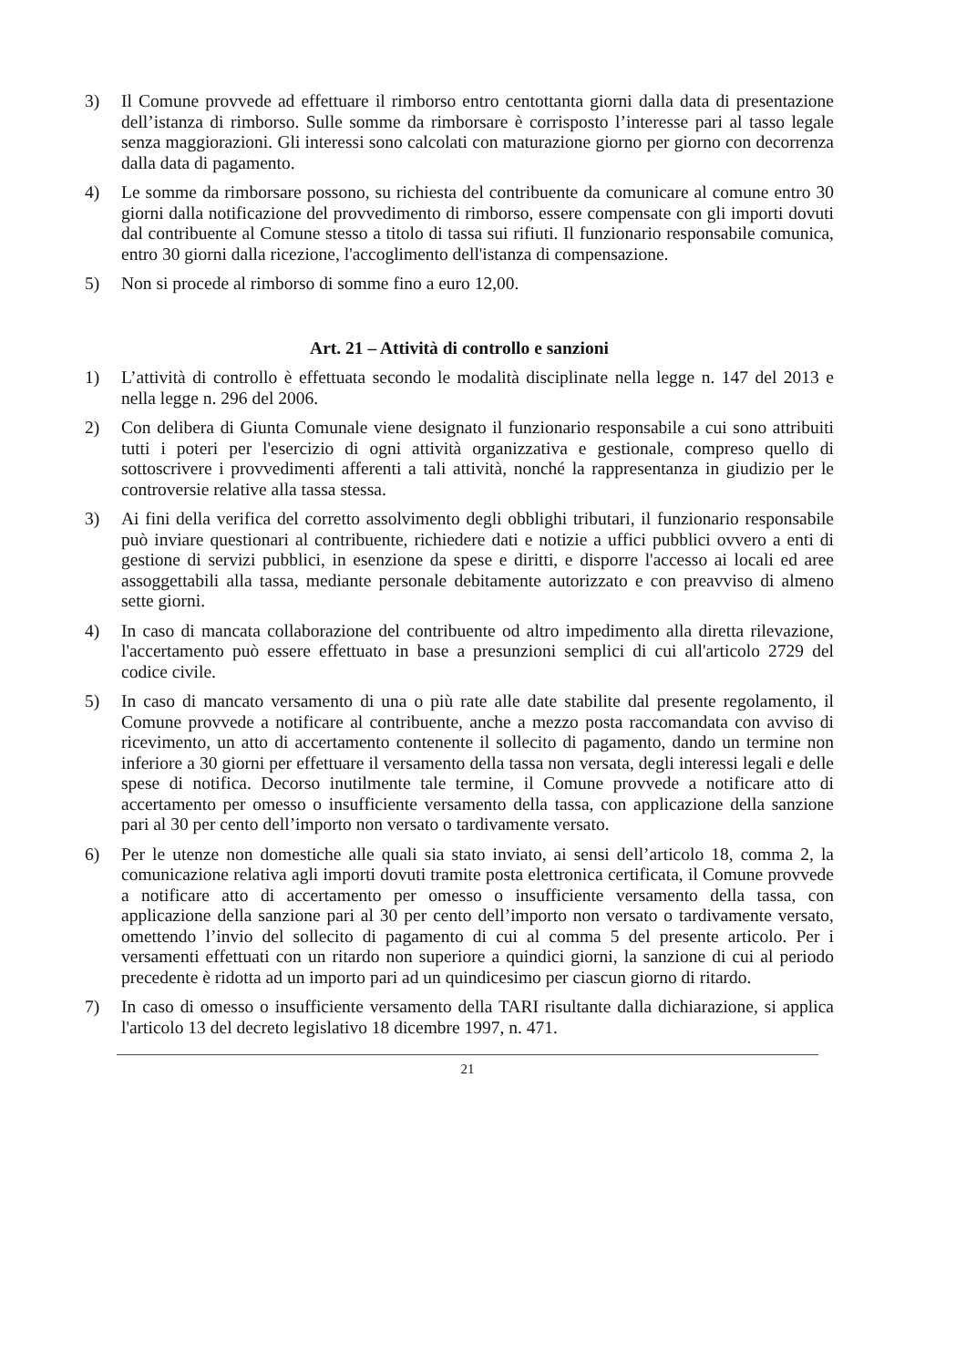3) Il Comune provvede ad effettuare il rimborso entro centottanta giorni dalla data di presentazione dell’istanza di rimborso. Sulle somme da rimborsare è corrisposto l’interesse pari al tasso legale senza maggiorazioni. Gli interessi sono calcolati con maturazione giorno per giorno con decorrenza dalla data di pagamento.
4) Le somme da rimborsare possono, su richiesta del contribuente da comunicare al comune entro 30 giorni dalla notificazione del provvedimento di rimborso, essere compensate con gli importi dovuti dal contribuente al Comune stesso a titolo di tassa sui rifiuti. Il funzionario responsabile comunica, entro 30 giorni dalla ricezione, l'accoglimento dell'istanza di compensazione.
5) Non si procede al rimborso di somme fino a euro 12,00.
Art. 21 – Attività di controllo e sanzioni
1) L’attività di controllo è effettuata secondo le modalità disciplinate nella legge n. 147 del 2013 e nella legge n. 296 del 2006.
2) Con delibera di Giunta Comunale viene designato il funzionario responsabile a cui sono attribuiti tutti i poteri per l'esercizio di ogni attività organizzativa e gestionale, compreso quello di sottoscrivere i provvedimenti afferenti a tali attività, nonché la rappresentanza in giudizio per le controversie relative alla tassa stessa.
3) Ai fini della verifica del corretto assolvimento degli obblighi tributari, il funzionario responsabile può inviare questionari al contribuente, richiedere dati e notizie a uffici pubblici ovvero a enti di gestione di servizi pubblici, in esenzione da spese e diritti, e disporre l'accesso ai locali ed aree assoggettabili alla tassa, mediante personale debitamente autorizzato e con preavviso di almeno sette giorni.
4) In caso di mancata collaborazione del contribuente od altro impedimento alla diretta rilevazione, l'accertamento può essere effettuato in base a presunzioni semplici di cui all'articolo 2729 del codice civile.
5) In caso di mancato versamento di una o più rate alle date stabilite dal presente regolamento, il Comune provvede a notificare al contribuente, anche a mezzo posta raccomandata con avviso di ricevimento, un atto di accertamento contenente il sollecito di pagamento, dando un termine non inferiore a 30 giorni per effettuare il versamento della tassa non versata, degli interessi legali e delle spese di notifica. Decorso inutilmente tale termine, il Comune provvede a notificare atto di accertamento per omesso o insufficiente versamento della tassa, con applicazione della sanzione pari al 30 per cento dell’importo non versato o tardivamente versato.
6) Per le utenze non domestiche alle quali sia stato inviato, ai sensi dell’articolo 18, comma 2, la comunicazione relativa agli importi dovuti tramite posta elettronica certificata, il Comune provvede a notificare atto di accertamento per omesso o insufficiente versamento della tassa, con applicazione della sanzione pari al 30 per cento dell’importo non versato o tardivamente versato, omettendo l’invio del sollecito di pagamento di cui al comma 5 del presente articolo. Per i versamenti effettuati con un ritardo non superiore a quindici giorni, la sanzione di cui al periodo precedente è ridotta ad un importo pari ad un quindicesimo per ciascun giorno di ritardo.
7) In caso di omesso o insufficiente versamento della TARI risultante dalla dichiarazione, si applica l'articolo 13 del decreto legislativo 18 dicembre 1997, n. 471.
21